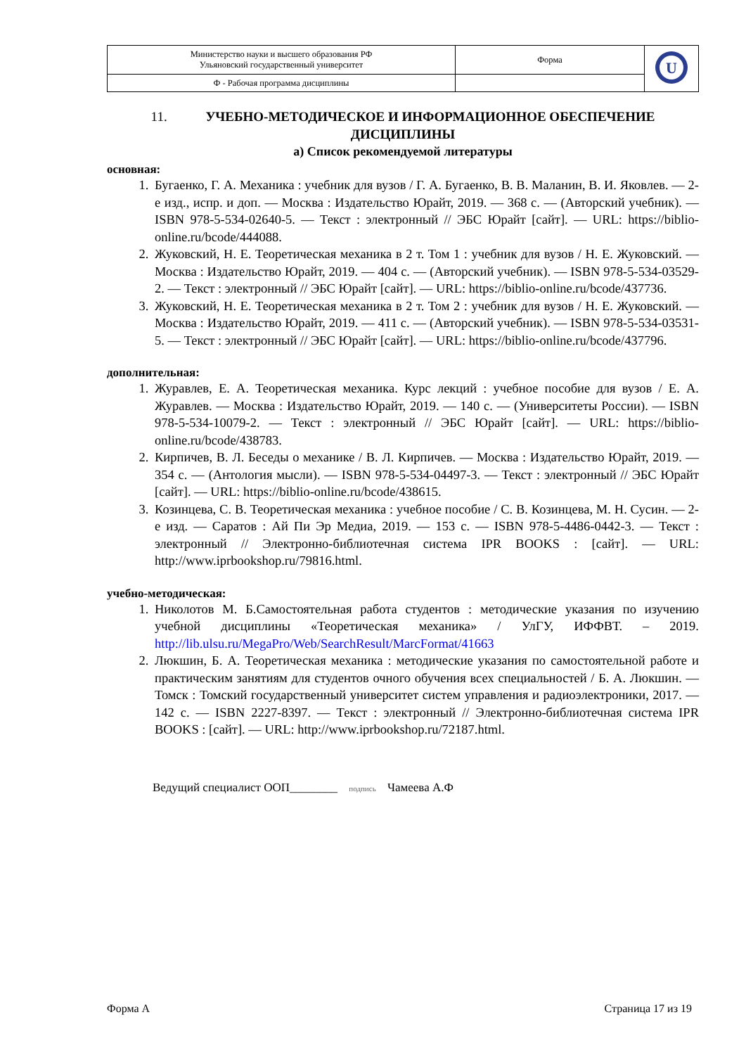| Министерство науки и высшего образования РФ Ульяновский государственный университет | Форма | U |
| Ф - Рабочая программа дисциплины | | |
11. УЧЕБНО-МЕТОДИЧЕСКОЕ И ИНФОРМАЦИОННОЕ ОБЕСПЕЧЕНИЕ ДИСЦИПЛИНЫ
а) Список рекомендуемой литературы
основная:
1. Бугаенко, Г. А. Механика : учебник для вузов / Г. А. Бугаенко, В. В. Маланин, В. И. Яковлев. — 2-е изд., испр. и доп. — Москва : Издательство Юрайт, 2019. — 368 с. — (Авторский учебник). — ISBN 978-5-534-02640-5. — Текст : электронный // ЭБС Юрайт [сайт]. — URL: https://biblio-online.ru/bcode/444088.
2. Жуковский, Н. Е. Теоретическая механика в 2 т. Том 1 : учебник для вузов / Н. Е. Жуковский. — Москва : Издательство Юрайт, 2019. — 404 с. — (Авторский учебник). — ISBN 978-5-534-03529-2. — Текст : электронный // ЭБС Юрайт [сайт]. — URL: https://biblio-online.ru/bcode/437736.
3. Жуковский, Н. Е. Теоретическая механика в 2 т. Том 2 : учебник для вузов / Н. Е. Жуковский. — Москва : Издательство Юрайт, 2019. — 411 с. — (Авторский учебник). — ISBN 978-5-534-03531-5. — Текст : электронный // ЭБС Юрайт [сайт]. — URL: https://biblio-online.ru/bcode/437796.
дополнительная:
1. Журавлев, Е. А. Теоретическая механика. Курс лекций : учебное пособие для вузов / Е. А. Журавлев. — Москва : Издательство Юрайт, 2019. — 140 с. — (Университеты России). — ISBN 978-5-534-10079-2. — Текст : электронный // ЭБС Юрайт [сайт]. — URL: https://biblio-online.ru/bcode/438783.
2. Кирпичев, В. Л. Беседы о механике / В. Л. Кирпичев. — Москва : Издательство Юрайт, 2019. — 354 с. — (Антология мысли). — ISBN 978-5-534-04497-3. — Текст : электронный // ЭБС Юрайт [сайт]. — URL: https://biblio-online.ru/bcode/438615.
3. Козинцева, С. В. Теоретическая механика : учебное пособие / С. В. Козинцева, М. Н. Сусин. — 2-е изд. — Саратов : Ай Пи Эр Медиа, 2019. — 153 с. — ISBN 978-5-4486-0442-3. — Текст : электронный // Электронно-библиотечная система IPR BOOKS : [сайт]. — URL: http://www.iprbookshop.ru/79816.html.
учебно-методическая:
1. Николотов М. Б.Самостоятельная работа студентов : методические указания по изучению учебной дисциплины «Теоретическая механика» / УлГУ, ИФФВТ. – 2019. http://lib.ulsu.ru/MegaPro/Web/SearchResult/MarcFormat/41663
2. Люкшин, Б. А. Теоретическая механика : методические указания по самостоятельной работе и практическим занятиям для студентов очного обучения всех специальностей / Б. А. Люкшин. — Томск : Томский государственный университет систем управления и радиоэлектроники, 2017. — 142 с. — ISBN 2227-8397. — Текст : электронный // Электронно-библиотечная система IPR BOOKS : [сайт]. — URL: http://www.iprbookshop.ru/72187.html.
Ведущий специалист ООП________ подпись Чамеева А.Ф
Форма А Страница 17 из 19